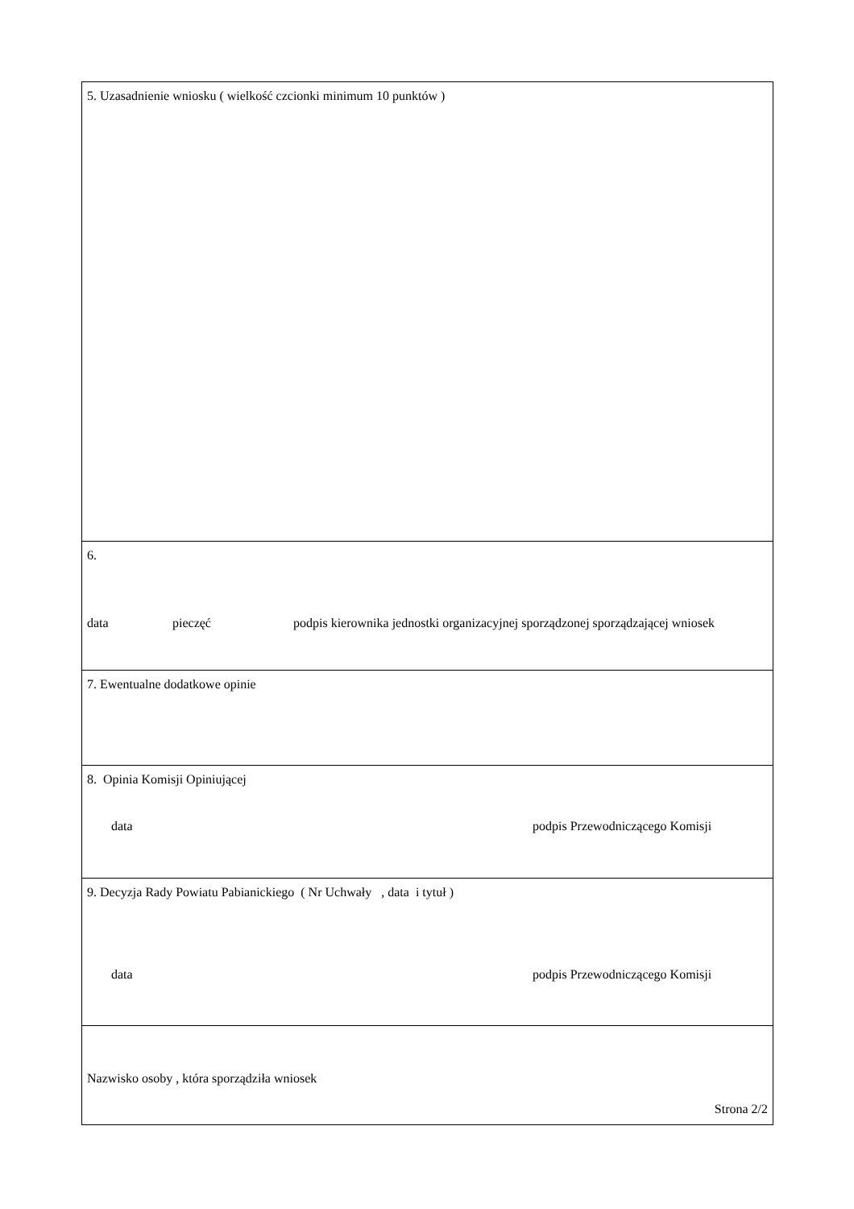| 5. Uzasadnienie wniosku ( wielkość czcionki minimum 10 punktów ) |
| 6. data pieczęć podpis kierownika jednostki organizacyjnej sporządzonej sporządzającej wniosek |
| 7. Ewentualne dodatkowe opinie |
| 8. Opinia Komisji Opiniującej data podpis Przewodniczącego Komisji |
| 9. Decyzja Rady Powiatu Pabianickiego ( Nr Uchwały , data i tytuł ) data podpis Przewodniczącego Komisji |
| Nazwisko osoby , która sporządziła wniosek Strona 2/2 |